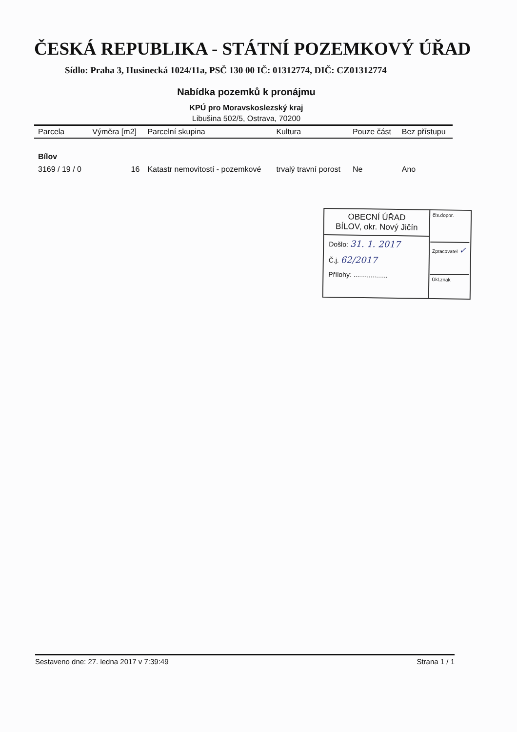ČESKÁ REPUBLIKA - STÁTNÍ POZEMKOVÝ ÚŘAD
Sídlo: Praha 3, Husinecká 1024/11a, PSČ 130 00 IČ: 01312774, DIČ: CZ01312774
Nabídka pozemků k pronájmu
KPÚ pro Moravskoslezský kraj
Libušina 502/5, Ostrava, 70200
| Parcela | Výměra [m2] | Parcelní skupina | Kultura | Pouze část | Bez přístupu |
| --- | --- | --- | --- | --- | --- |
| Bílov | | | | | |
| 3169 / 19 / 0 | 16 | Katastr nemovitostí - pozemkové | trvalý travní porost | Ne | Ano |
OBECNÍ ÚŘAD
BÍLOV, okr. Nový Jičín
Došlo: 31. 1. 2017
Č.j. 62/2017
Přílohy: ..................
čís.dopor.
Zpracovatel ✓
Úkl.znak
Sestaveno dne: 27. ledna 2017 v 7:39:49 Strana 1 / 1